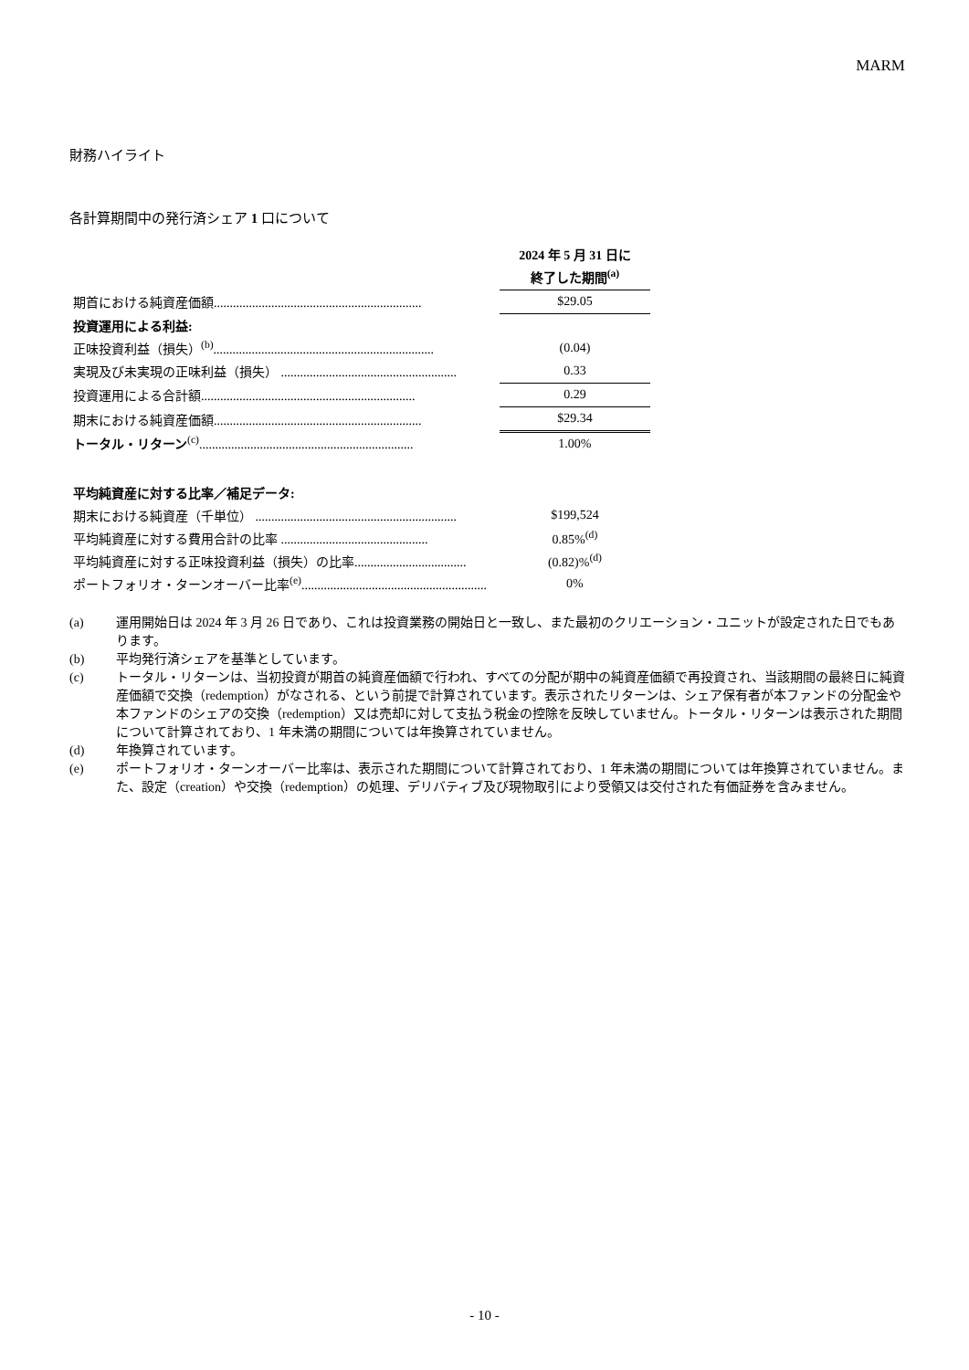MARM
財務ハイライト
各計算期間中の発行済シェア 1 口について
| | | 2024 年 5 月 31 日に 終了した期間<sup>(a)</sup> |
| 期首における純資産価額................................................................. | | $29.05 |
| 投資運用による利益: | | |
| 正味投資利益（損失）<sup>(b)</sup>..................................................................... | | (0.04) |
| 実現及び未実現の正味利益（損失） ....................................................... | | 0.33 |
| 投資運用による合計額................................................................... | | 0.29 |
| 期末における純資産価額................................................................. | | $29.34 |
| トータル・リターン<sup>(c)</sup>................................................................... | | 1.00% |
| 平均純資産に対する比率／補足データ: | | |
| 期末における純資産（千単位） ............................................................... | | $199,524 |
| 平均純資産に対する費用合計の比率 .............................................. | | 0.85%<sup>(d)</sup> |
| 平均純資産に対する正味投資利益（損失）の比率................................... | | (0.82)%<sup>(d)</sup> |
| ポートフォリオ・ターンオーバー比率<sup>(e)</sup>.......................................................... | | 0% |
(a) 運用開始日は 2024 年 3 月 26 日であり、これは投資業務の開始日と一致し、また最初のクリエーション・ユニットが設定された日でもあります。
(b) 平均発行済シェアを基準としています。
(c) トータル・リターンは、当初投資が期首の純資産価額で行われ、すべての分配が期中の純資産価額で再投資され、当該期間の最終日に純資産価額で交換（redemption）がなされる、という前提で計算されています。表示されたリターンは、シェア保有者が本ファンドの分配金や本ファンドのシェアの交換（redemption）又は売却に対して支払う税金の控除を反映していません。トータル・リターンは表示された期間について計算されており、1 年未満の期間については年換算されていません。
(d) 年換算されています。
(e) ポートフォリオ・ターンオーバー比率は、表示された期間について計算されており、1 年未満の期間については年換算されていません。また、設定（creation）や交換（redemption）の処理、デリバティブ及び現物取引により受領又は交付された有価証券を含みません。
- 10 -